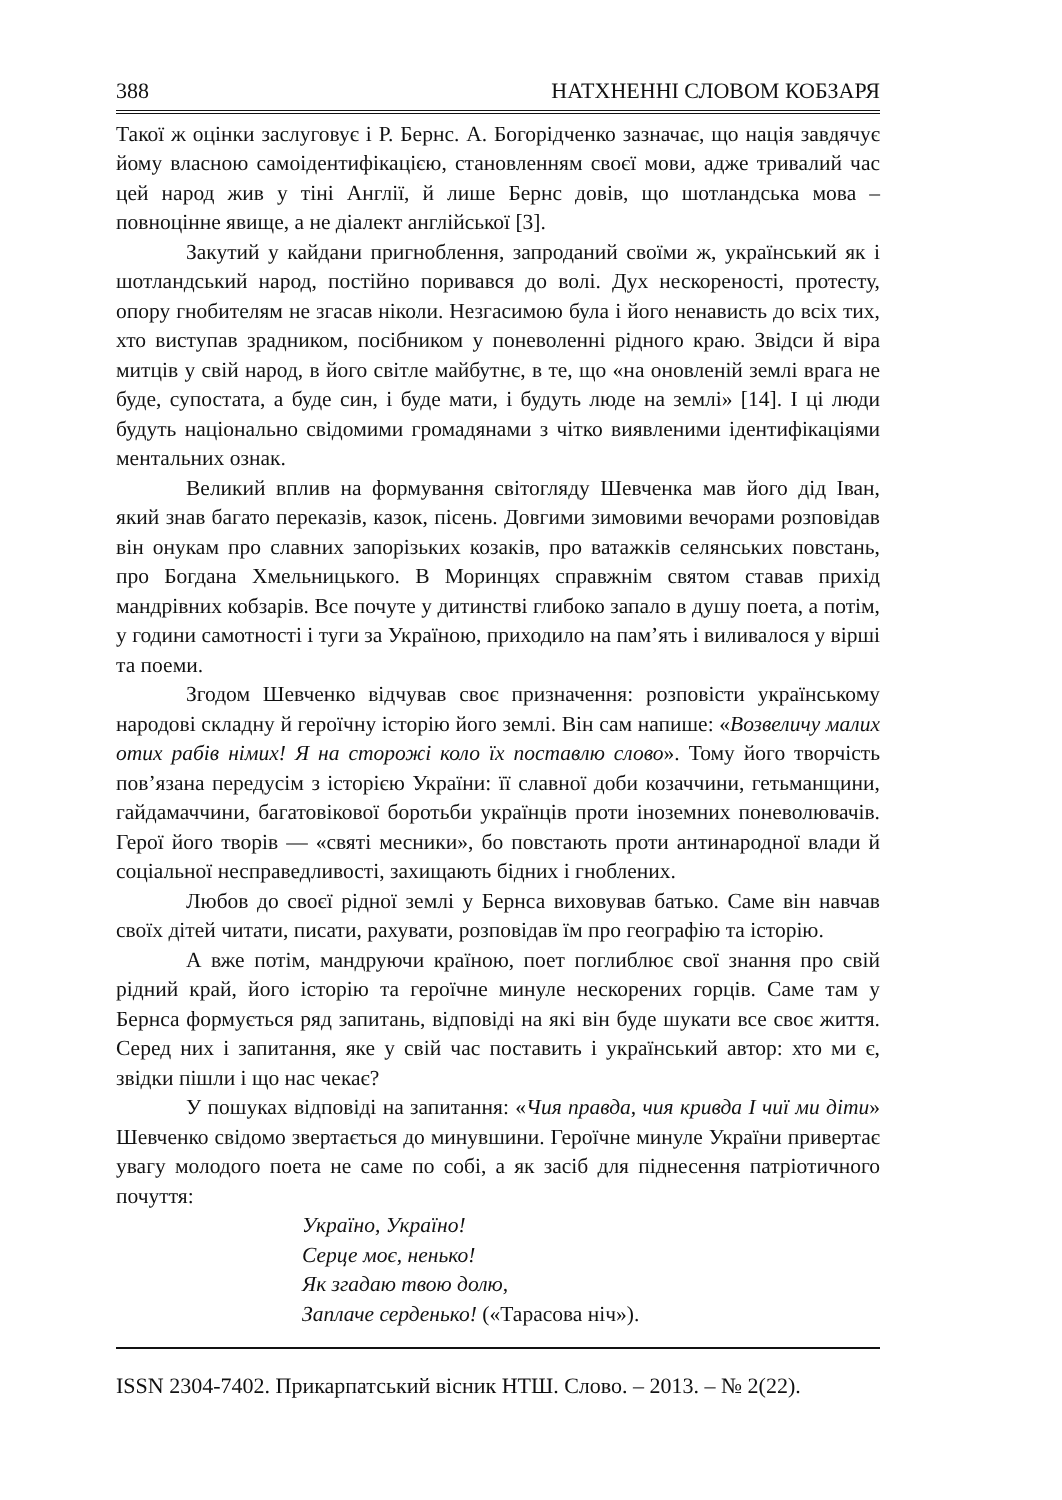388 НАТХНЕННІ СЛОВОМ КОБЗАРЯ
Такої ж оцінки заслуговує і Р. Бернс. А. Богорідченко зазначає, що нація завдячує йому власною самоідентифікацією, становленням своєї мови, адже тривалий час цей народ жив у тіні Англії, й лише Бернс довів, що шотландська мова – повноцінне явище, а не діалект англійської [3].
Закутий у кайдани пригноблення, запроданий своїми ж, український як і шотландський народ, постійно поривався до волі. Дух нескореності, протесту, опору гнобителям не згасав ніколи. Незгасимою була і його ненависть до всіх тих, хто виступав зрадником, посібником у поневоленні рідного краю. Звідси й віра митців у свій народ, в його світле майбутнє, в те, що «на оновленій землі врага не буде, супостата, а буде син, і буде мати, і будуть люде на землі» [14]. І ці люди будуть національно свідомими громадянами з чітко виявленими ідентифікаціями ментальних ознак.
Великий вплив на формування світогляду Шевченка мав його дід Іван, який знав багато переказів, казок, пісень. Довгими зимовими вечорами розповідав він онукам про славних запорізьких козаків, про ватажків селянських повстань, про Богдана Хмельницького. В Моринцях справжнім святом ставав прихід мандрівних кобзарів. Все почуте у дитинстві глибоко запало в душу поета, а потім, у години самотності і туги за Україною, приходило на пам’ять і виливалося у вірші та поеми.
Згодом Шевченко відчував своє призначення: розповісти українському народові складну й героїчну історію його землі. Він сам напише: «Возвеличу малих отих рабів німих! Я на сторожі коло їх поставлю слово». Тому його творчість пов’язана передусім з історією України: її славної доби козаччини, гетьманщини, гайдамаччини, багатовікової боротьби українців проти іноземних поневолювачів. Герої його творів — «святі месники», бо повстають проти антинародної влади й соціальної несправедливості, захищають бідних і гноблених.
Любов до своєї рідної землі у Бернса виховував батько. Саме він навчав своїх дітей читати, писати, рахувати, розповідав їм про географію та історію.
А вже потім, мандруючи країною, поет поглиблює свої знання про свій рідний край, його історію та героїчне минуле нескорених горців. Саме там у Бернса формується ряд запитань, відповіді на які він буде шукати все своє життя. Серед них і запитання, яке у свій час поставить і український автор: хто ми є, звідки пішли і що нас чекає?
У пошуках відповіді на запитання: «Чия правда, чия кривда І чиї ми діти» Шевченко свідомо звертається до минувшини. Героїчне минуле України привертає увагу молодого поета не саме по собі, а як засіб для піднесення патріотичного почуття:
Україно, Україно!
Серце моє, ненько!
Як згадаю твою долю,
Заплаче серденько! («Тарасова ніч»).
ISSN 2304-7402. Прикарпатський вісник НТШ. Слово. – 2013. – № 2(22).